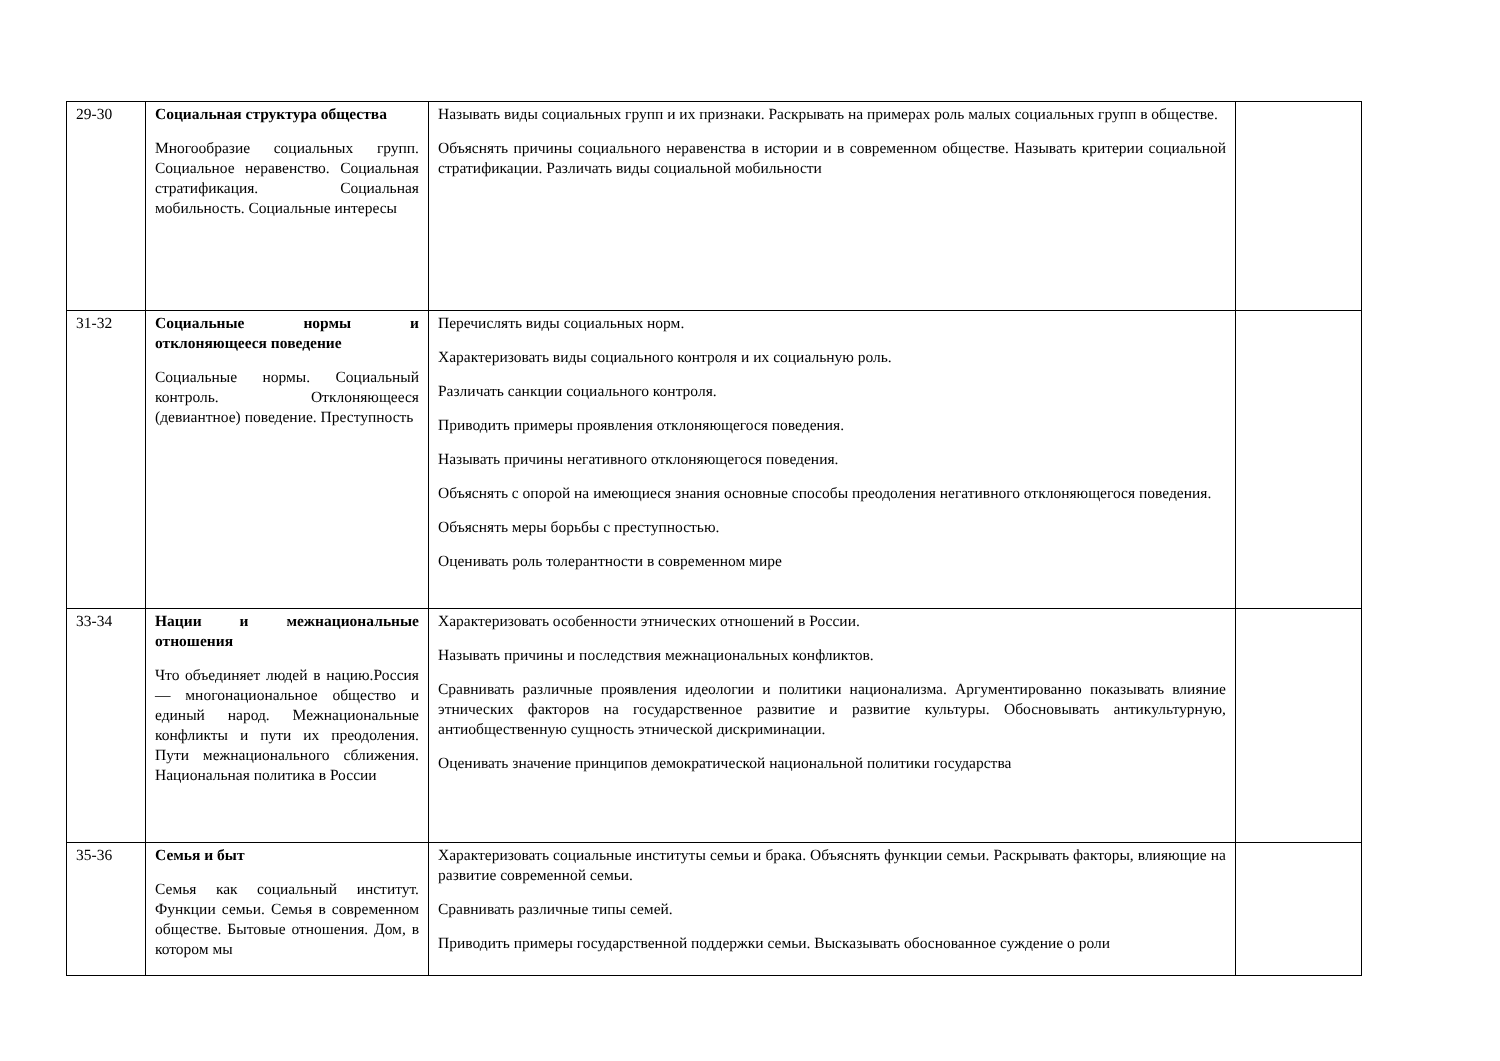| 29-30 | Социальная структура общества Многообразие социальных групп. Социальное неравенство. Социальная стратификация. Социальная мобильность. Социальные интересы | Называть виды социальных групп и их признаки. Раскрывать на примерах роль малых социальных групп в обществе. Объяснять причины социального неравенства в истории и в современном обществе. Называть критерии социальной стратификации. Различать виды социальной мобильности | |
| 31-32 | Социальные нормы и отклоняющееся поведение Социальные нормы. Социальный контроль. Отклоняющееся (девиантное) поведение. Преступность | Перечислять виды социальных норм. Характеризовать виды социального контроля и их социальную роль. Различать санкции социального контроля. Приводить примеры проявления отклоняющегося поведения. Называть причины негативного отклоняющегося поведения. Объяснять с опорой на имеющиеся знания основные способы преодоления негативного отклоняющегося поведения. Объяснять меры борьбы с преступностью. Оценивать роль толерантности в современном мире | |
| 33-34 | Нации и межнациональные отношения Что объединяет людей в нацию.Россия — многонациональное общество и единый народ. Межнациональные конфликты и пути их преодоления. Пути межнационального сближения. Национальная политика в России | Характеризовать особенности этнических отношений в России. Называть причины и последствия межнациональных конфликтов. Сравнивать различные проявления идеологии и политики национализма. Аргументированно показывать влияние этнических факторов на государственное развитие и развитие культуры. Обосновывать антикультурную, антиобщественную сущность этнической дискриминации. Оценивать значение принципов демократической национальной политики государства | |
| 35-36 | Семья и быт Семья как социальный институт. Функции семьи. Семья в современном обществе. Бытовые отношения. Дом, в котором мы | Характеризовать социальные институты семьи и брака. Объяснять функции семьи. Раскрывать факторы, влияющие на развитие современной семьи. Сравнивать различные типы семей. Приводить примеры государственной поддержки семьи. Высказывать обоснованное суждение о роли | |